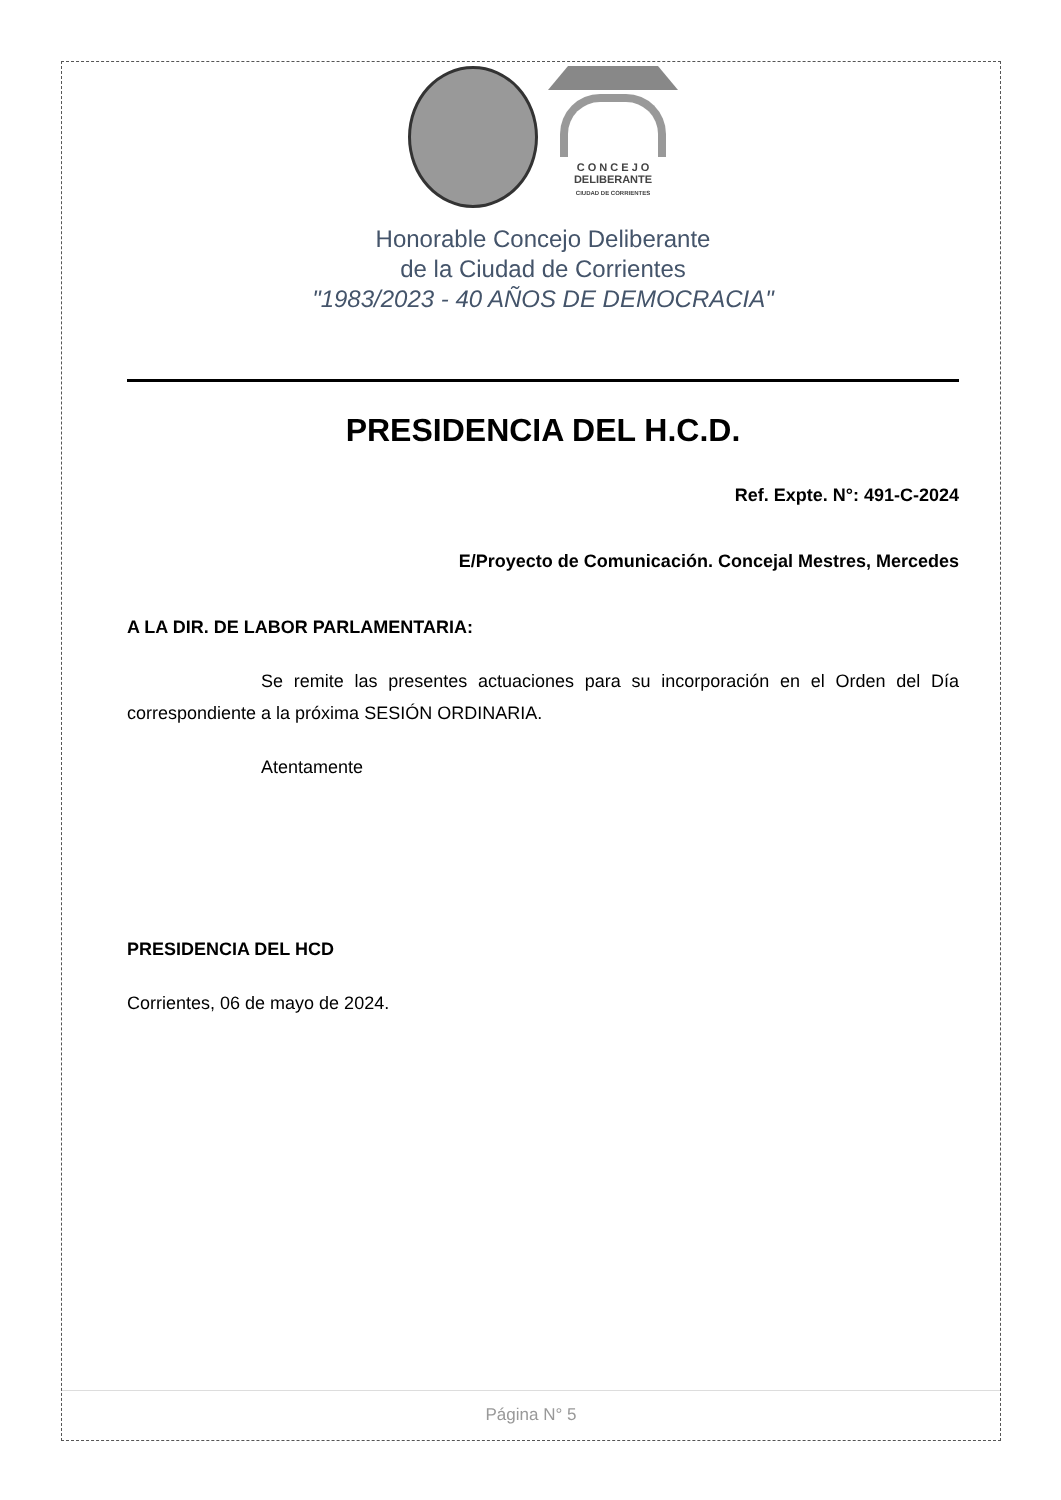C O N C E J O
DELIBERANTE
CIUDAD DE CORRIENTES
Honorable Concejo Deliberante
de la Ciudad de Corrientes
"1983/2023 - 40 AÑOS DE DEMOCRACIA"
PRESIDENCIA DEL H.C.D.
Ref. Expte. N°: 491-C-2024
E/Proyecto de Comunicación. Concejal Mestres, Mercedes
A LA DIR. DE LABOR PARLAMENTARIA:
Se remite las presentes actuaciones para su incorporación en el Orden del Día correspondiente a la próxima SESIÓN ORDINARIA.
Atentamente
PRESIDENCIA DEL HCD
Corrientes, 06 de mayo de 2024.
Página N° 5